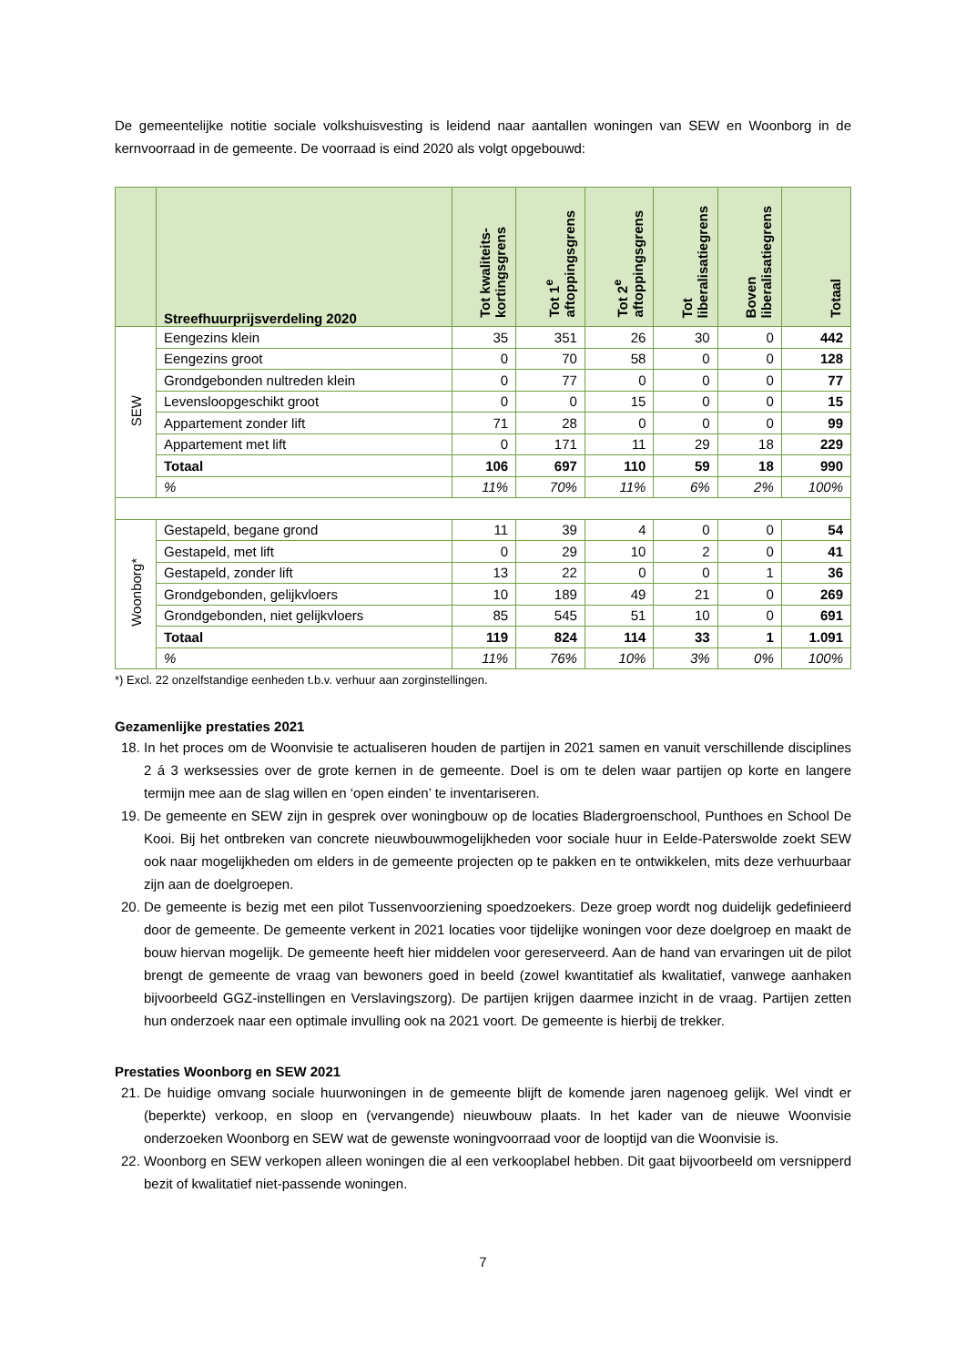De gemeentelijke notitie sociale volkshuisvesting is leidend naar aantallen woningen van SEW en Woonborg in de kernvoorraad in de gemeente. De voorraad is eind 2020 als volgt opgebouwd:
| | Streefhuurprijsverdeling 2020 | Tot kwaliteits- kortingsgrens | Tot 1<sup>e</sup> aftoppingsgrens | Tot 2<sup>e</sup> aftoppingsgrens | Tot liberalisatiegrens | Boven liberalisatiegrens | Totaal |
| --- | --- | --- | --- | --- | --- | --- | --- |
| SEW | Eengezins klein | 35 | 351 | 26 | 30 | 0 | 442 |
| | Eengezins groot | 0 | 70 | 58 | 0 | 0 | 128 |
| | Grondgebonden nultreden klein | 0 | 77 | 0 | 0 | 0 | 77 |
| | Levensloopgeschikt groot | 0 | 0 | 15 | 0 | 0 | 15 |
| | Appartement zonder lift | 71 | 28 | 0 | 0 | 0 | 99 |
| | Appartement met lift | 0 | 171 | 11 | 29 | 18 | 229 |
| | Totaal | 106 | 697 | 110 | 59 | 18 | 990 |
| | % | 11% | 70% | 11% | 6% | 2% | 100% |
| Woonborg* | Gestapeld, begane grond | 11 | 39 | 4 | 0 | 0 | 54 |
| | Gestapeld, met lift | 0 | 29 | 10 | 2 | 0 | 41 |
| | Gestapeld, zonder lift | 13 | 22 | 0 | 0 | 1 | 36 |
| | Grondgebonden, gelijkvloers | 10 | 189 | 49 | 21 | 0 | 269 |
| | Grondgebonden, niet gelijkvloers | 85 | 545 | 51 | 10 | 0 | 691 |
| | Totaal | 119 | 824 | 114 | 33 | 1 | 1.091 |
| | % | 11% | 76% | 10% | 3% | 0% | 100% |
*) Excl. 22 onzelfstandige eenheden t.b.v. verhuur aan zorginstellingen.
Gezamenlijke prestaties 2021
18. In het proces om de Woonvisie te actualiseren houden de partijen in 2021 samen en vanuit verschillende disciplines 2 á 3 werksessies over de grote kernen in de gemeente. Doel is om te delen waar partijen op korte en langere termijn mee aan de slag willen en ‘open einden’ te inventariseren.
19. De gemeente en SEW zijn in gesprek over woningbouw op de locaties Bladergroenschool, Punthoes en School De Kooi. Bij het ontbreken van concrete nieuwbouwmogelijkheden voor sociale huur in Eelde-Paterswolde zoekt SEW ook naar mogelijkheden om elders in de gemeente projecten op te pakken en te ontwikkelen, mits deze verhuurbaar zijn aan de doelgroepen.
20. De gemeente is bezig met een pilot Tussenvoorziening spoedzoekers. Deze groep wordt nog duidelijk gedefinieerd door de gemeente. De gemeente verkent in 2021 locaties voor tijdelijke woningen voor deze doelgroep en maakt de bouw hiervan mogelijk. De gemeente heeft hier middelen voor gereserveerd. Aan de hand van ervaringen uit de pilot brengt de gemeente de vraag van bewoners goed in beeld (zowel kwantitatief als kwalitatief, vanwege aanhaken bijvoorbeeld GGZ-instellingen en Verslavingszorg). De partijen krijgen daarmee inzicht in de vraag. Partijen zetten hun onderzoek naar een optimale invulling ook na 2021 voort. De gemeente is hierbij de trekker.
Prestaties Woonborg en SEW 2021
21. De huidige omvang sociale huurwoningen in de gemeente blijft de komende jaren nagenoeg gelijk. Wel vindt er (beperkte) verkoop, en sloop en (vervangende) nieuwbouw plaats. In het kader van de nieuwe Woonvisie onderzoeken Woonborg en SEW wat de gewenste woningvoorraad voor de looptijd van die Woonvisie is.
22. Woonborg en SEW verkopen alleen woningen die al een verkooplabel hebben. Dit gaat bijvoorbeeld om versnipperd bezit of kwalitatief niet-passende woningen.
7